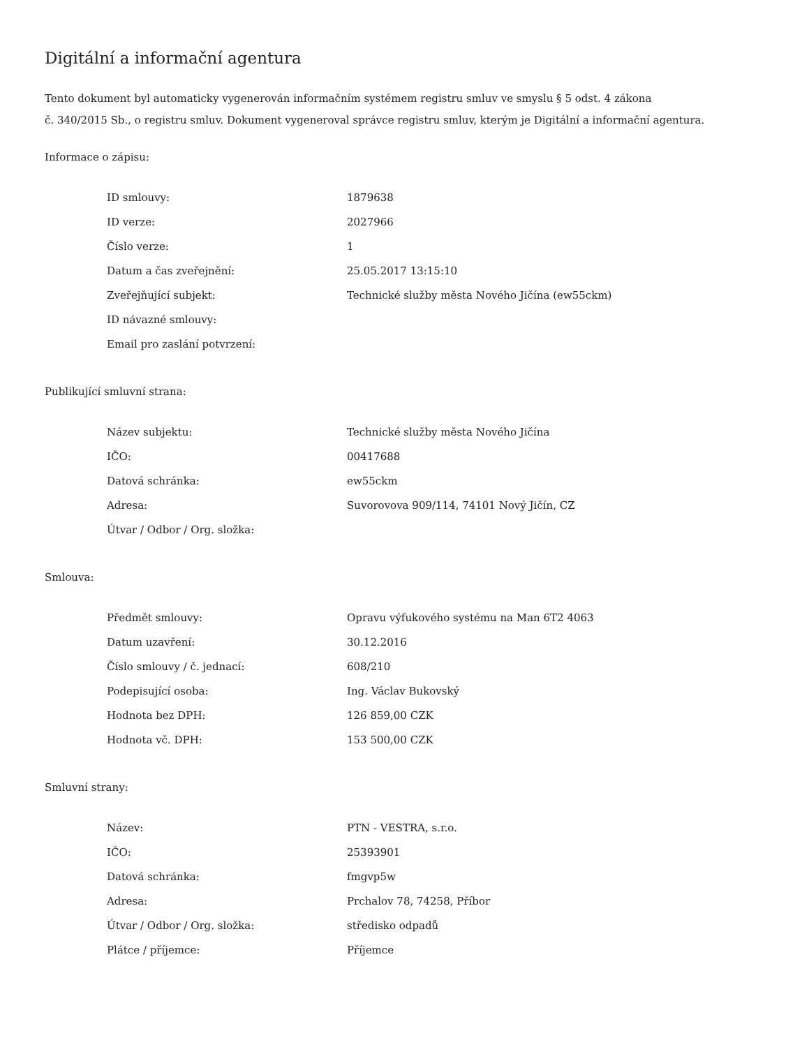Digitální a informační agentura
Tento dokument byl automaticky vygenerován informačním systémem registru smluv ve smyslu § 5 odst. 4 zákona
č. 340/2015 Sb., o registru smluv. Dokument vygeneroval správce registru smluv, kterým je Digitální a informační agentura.
Informace o zápisu:
| ID smlouvy: | 1879638 |
| ID verze: | 2027966 |
| Číslo verze: | 1 |
| Datum a čas zveřejnění: | 25.05.2017 13:15:10 |
| Zveřejňující subjekt: | Technické služby města Nového Jičína (ew55ckm) |
| ID návazné smlouvy: | |
| Email pro zaslání potvrzení: | |
Publikující smluvní strana:
| Název subjektu: | Technické služby města Nového Jičína |
| IČO: | 00417688 |
| Datová schránka: | ew55ckm |
| Adresa: | Suvorovova 909/114, 74101 Nový Jičín, CZ |
| Útvar / Odbor / Org. složka: | |
Smlouva:
| Předmět smlouvy: | Opravu výfukového systému na Man 6T2 4063 |
| Datum uzavření: | 30.12.2016 |
| Číslo smlouvy / č. jednací: | 608/210 |
| Podepisující osoba: | Ing. Václav Bukovský |
| Hodnota bez DPH: | 126 859,00 CZK |
| Hodnota vč. DPH: | 153 500,00 CZK |
Smluvní strany:
| Název: | PTN - VESTRA, s.r.o. |
| IČO: | 25393901 |
| Datová schránka: | fmgvp5w |
| Adresa: | Prchalov 78, 74258, Příbor |
| Útvar / Odbor / Org. složka: | středisko odpadů |
| Plátce / příjemce: | Příjemce |